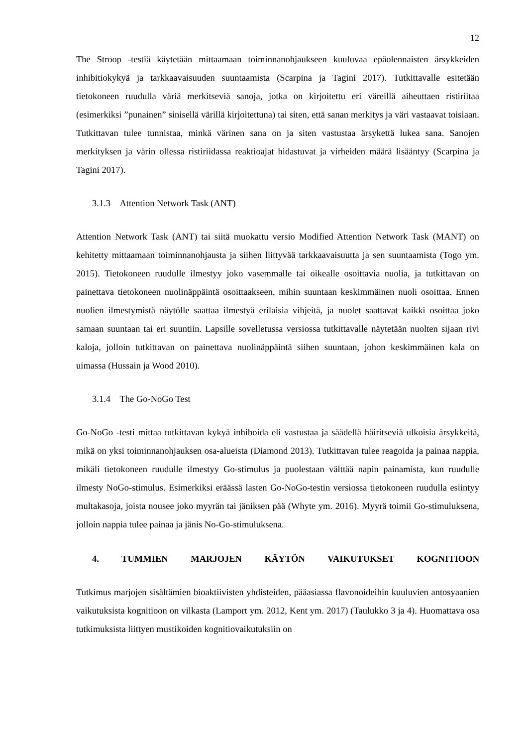12
The Stroop -testiä käytetään mittaamaan toiminnanohjaukseen kuuluvaa epäolennaisten ärsykkeiden inhibitiokykyä ja tarkkaavaisuuden suuntaamista (Scarpina ja Tagini 2017). Tutkittavalle esitetään tietokoneen ruudulla väriä merkitseviä sanoja, jotka on kirjoitettu eri väreillä aiheuttaen ristiriitaa (esimerkiksi ”punainen” sinisellä värillä kirjoitettuna) tai siten, että sanan merkitys ja väri vastaavat toisiaan. Tutkittavan tulee tunnistaa, minkä värinen sana on ja siten vastustaa ärsykettä lukea sana. Sanojen merkityksen ja värin ollessa ristiriidassa reaktioajat hidastuvat ja virheiden määrä lisääntyy (Scarpina ja Tagini 2017).
3.1.3 Attention Network Task (ANT)
Attention Network Task (ANT) tai siitä muokattu versio Modified Attention Network Task (MANT) on kehitetty mittaamaan toiminnanohjausta ja siihen liittyvää tarkkaavaisuutta ja sen suuntaamista (Togo ym. 2015). Tietokoneen ruudulle ilmestyy joko vasemmalle tai oikealle osoittavia nuolia, ja tutkittavan on painettava tietokoneen nuolinäppäintä osoittaakseen, mihin suuntaan keskimmäinen nuoli osoittaa. Ennen nuolien ilmestymistä näytölle saattaa ilmestyä erilaisia vihjeitä, ja nuolet saattavat kaikki osoittaa joko samaan suuntaan tai eri suuntiin. Lapsille sovelletussa versiossa tutkittavalle näytetään nuolten sijaan rivi kaloja, jolloin tutkittavan on painettava nuolinäppäintä siihen suuntaan, johon keskimmäinen kala on uimassa (Hussain ja Wood 2010).
3.1.4 The Go-NoGo Test
Go-NoGo -testi mittaa tutkittavan kykyä inhiboida eli vastustaa ja säädellä häiritseviä ulkoisia ärsykkeitä, mikä on yksi toiminnanohjauksen osa-alueista (Diamond 2013). Tutkittavan tulee reagoida ja painaa nappia, mikäli tietokoneen ruudulle ilmestyy Go-stimulus ja puolestaan välttää napin painamista, kun ruudulle ilmesty NoGo-stimulus. Esimerkiksi eräässä lasten Go-NoGo-testin versiossa tietokoneen ruudulla esiintyy multakasoja, joista nousee joko myyrän tai jäniksen pää (Whyte ym. 2016). Myyrä toimii Go-stimuluksena, jolloin nappia tulee painaa ja jänis No-Go-stimuluksena.
4. TUMMIEN MARJOJEN KÄYTÖN VAIKUTUKSET KOGNITIOON
Tutkimus marjojen sisältämien bioaktiivisten yhdisteiden, pääasiassa flavonoideihin kuuluvien antosyaanien vaikutuksista kognitioon on vilkasta (Lamport ym. 2012, Kent ym. 2017) (Taulukko 3 ja 4). Huomattava osa tutkimuksista liittyen mustikoiden kognitiovaikutuksiin on